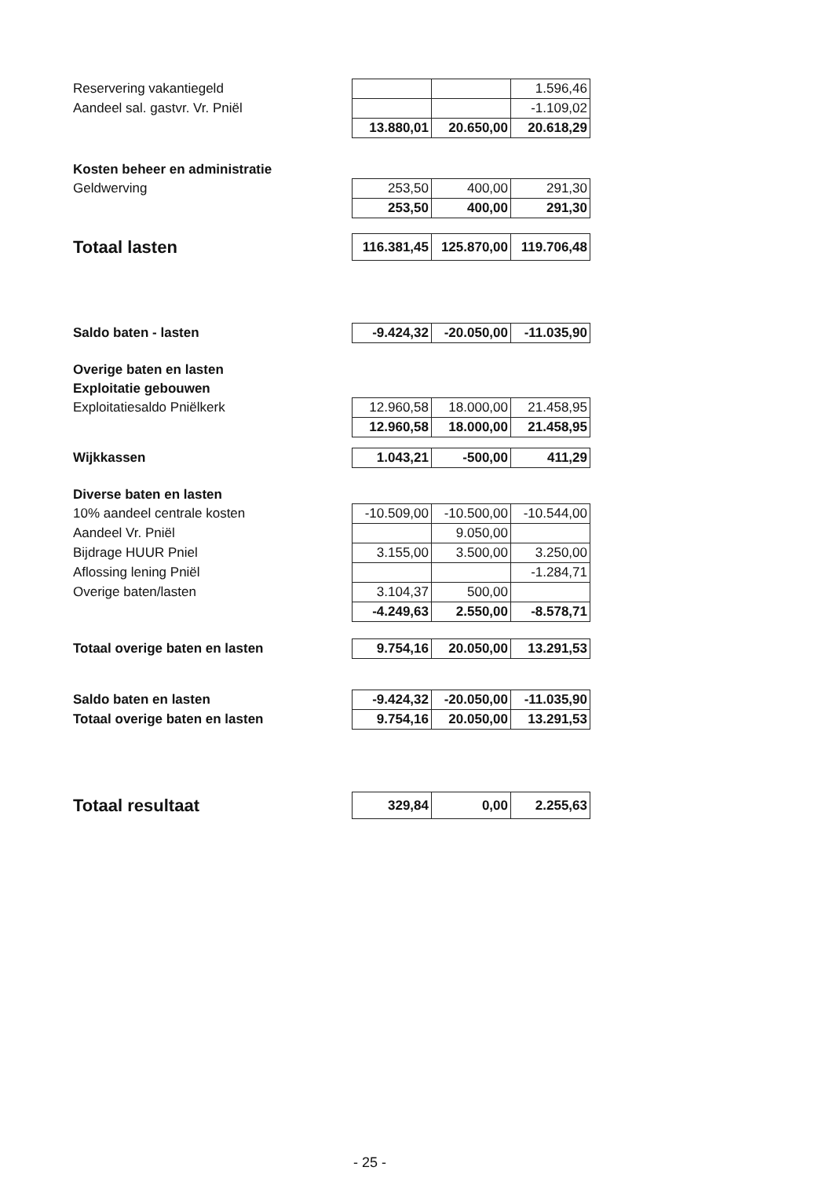| Reservering vakantiegeld | | | 1.596,46 |
| Aandeel sal. gastvr. Vr. Pniël | | | -1.109,02 |
| | 13.880,01 | 20.650,00 | 20.618,29 |
| Kosten beheer en administratie | | | |
| Geldwerving | 253,50 | 400,00 | 291,30 |
| | 253,50 | 400,00 | 291,30 |
| Totaal lasten | 116.381,45 | 125.870,00 | 119.706,48 |
| Saldo baten - lasten | -9.424,32 | -20.050,00 | -11.035,90 |
| Overige baten en lasten | | | |
| Exploitatie gebouwen | | | |
| Exploitatiesaldo Pniëlkerk | 12.960,58 | 18.000,00 | 21.458,95 |
| | 12.960,58 | 18.000,00 | 21.458,95 |
| Wijkkassen | 1.043,21 | -500,00 | 411,29 |
| Diverse baten en lasten | | | |
| 10% aandeel centrale kosten | -10.509,00 | -10.500,00 | -10.544,00 |
| Aandeel Vr. Pniël | | 9.050,00 | |
| Bijdrage HUUR Pniel | 3.155,00 | 3.500,00 | 3.250,00 |
| Aflossing lening Pniël | | | -1.284,71 |
| Overige baten/lasten | 3.104,37 | 500,00 | |
| | -4.249,63 | 2.550,00 | -8.578,71 |
| Totaal overige baten en lasten | 9.754,16 | 20.050,00 | 13.291,53 |
| Saldo baten en lasten | -9.424,32 | -20.050,00 | -11.035,90 |
| Totaal overige baten en lasten | 9.754,16 | 20.050,00 | 13.291,53 |
| Totaal resultaat | 329,84 | 0,00 | 2.255,63 |
- 25 -